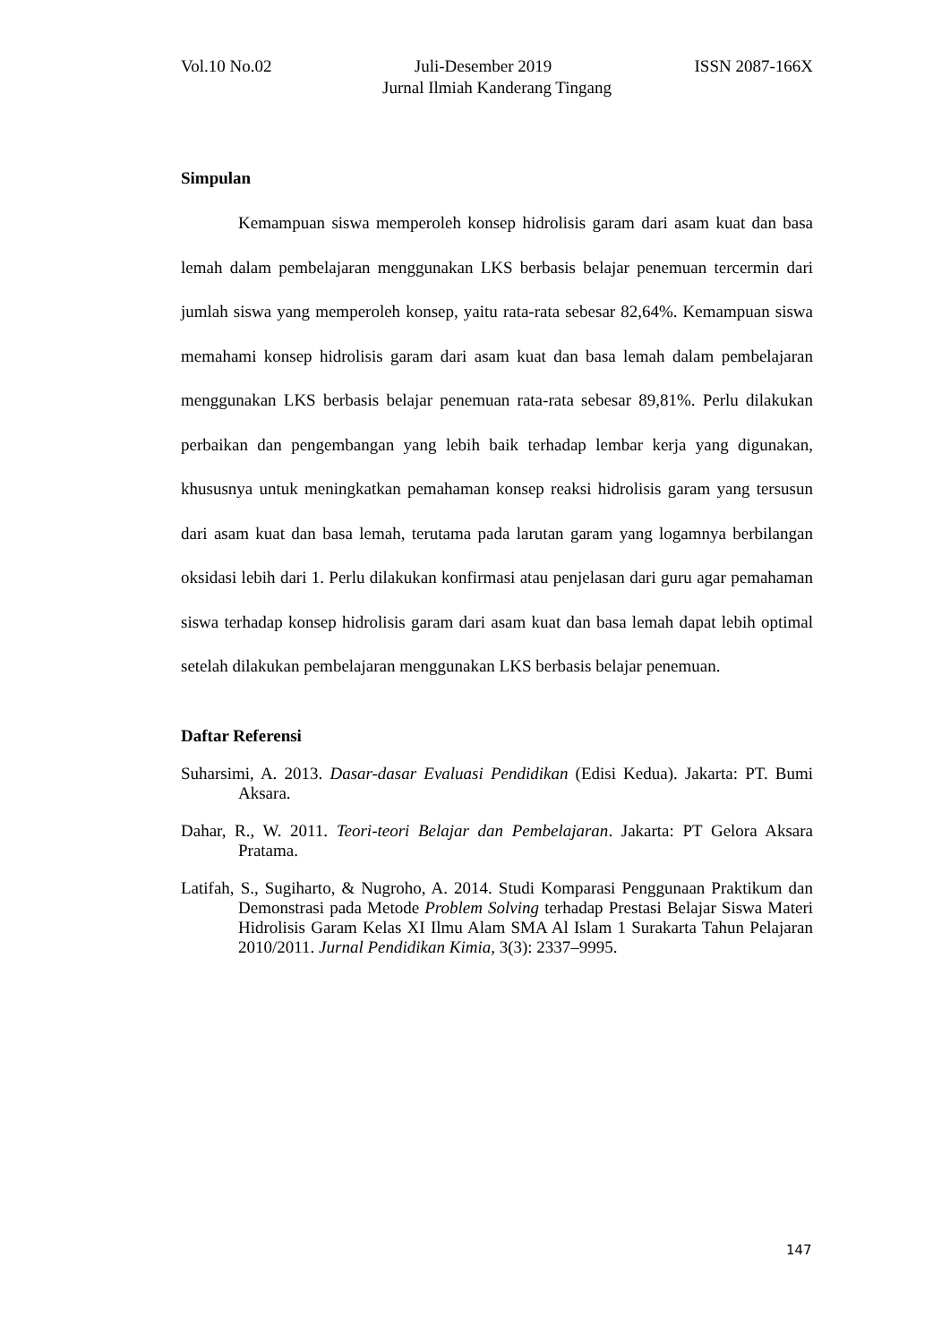Vol.10 No.02 Juli-Desember 2019 ISSN 2087-166X
Jurnal Ilmiah Kanderang Tingang
Simpulan
Kemampuan siswa memperoleh konsep hidrolisis garam dari asam kuat dan basa lemah dalam pembelajaran menggunakan LKS berbasis belajar penemuan tercermin dari jumlah siswa yang memperoleh konsep, yaitu rata-rata sebesar 82,64%. Kemampuan siswa memahami konsep hidrolisis garam dari asam kuat dan basa lemah dalam pembelajaran menggunakan LKS berbasis belajar penemuan rata-rata sebesar 89,81%. Perlu dilakukan perbaikan dan pengembangan yang lebih baik terhadap lembar kerja yang digunakan, khususnya untuk meningkatkan pemahaman konsep reaksi hidrolisis garam yang tersusun dari asam kuat dan basa lemah, terutama pada larutan garam yang logamnya berbilangan oksidasi lebih dari 1. Perlu dilakukan konfirmasi atau penjelasan dari guru agar pemahaman siswa terhadap konsep hidrolisis garam dari asam kuat dan basa lemah dapat lebih optimal setelah dilakukan pembelajaran menggunakan LKS berbasis belajar penemuan.
Daftar Referensi
Suharsimi, A. 2013. Dasar-dasar Evaluasi Pendidikan (Edisi Kedua). Jakarta: PT. Bumi Aksara.
Dahar, R., W. 2011. Teori-teori Belajar dan Pembelajaran. Jakarta: PT Gelora Aksara Pratama.
Latifah, S., Sugiharto, & Nugroho, A. 2014. Studi Komparasi Penggunaan Praktikum dan Demonstrasi pada Metode Problem Solving terhadap Prestasi Belajar Siswa Materi Hidrolisis Garam Kelas XI Ilmu Alam SMA Al Islam 1 Surakarta Tahun Pelajaran 2010/2011. Jurnal Pendidikan Kimia, 3(3): 2337–9995.
147